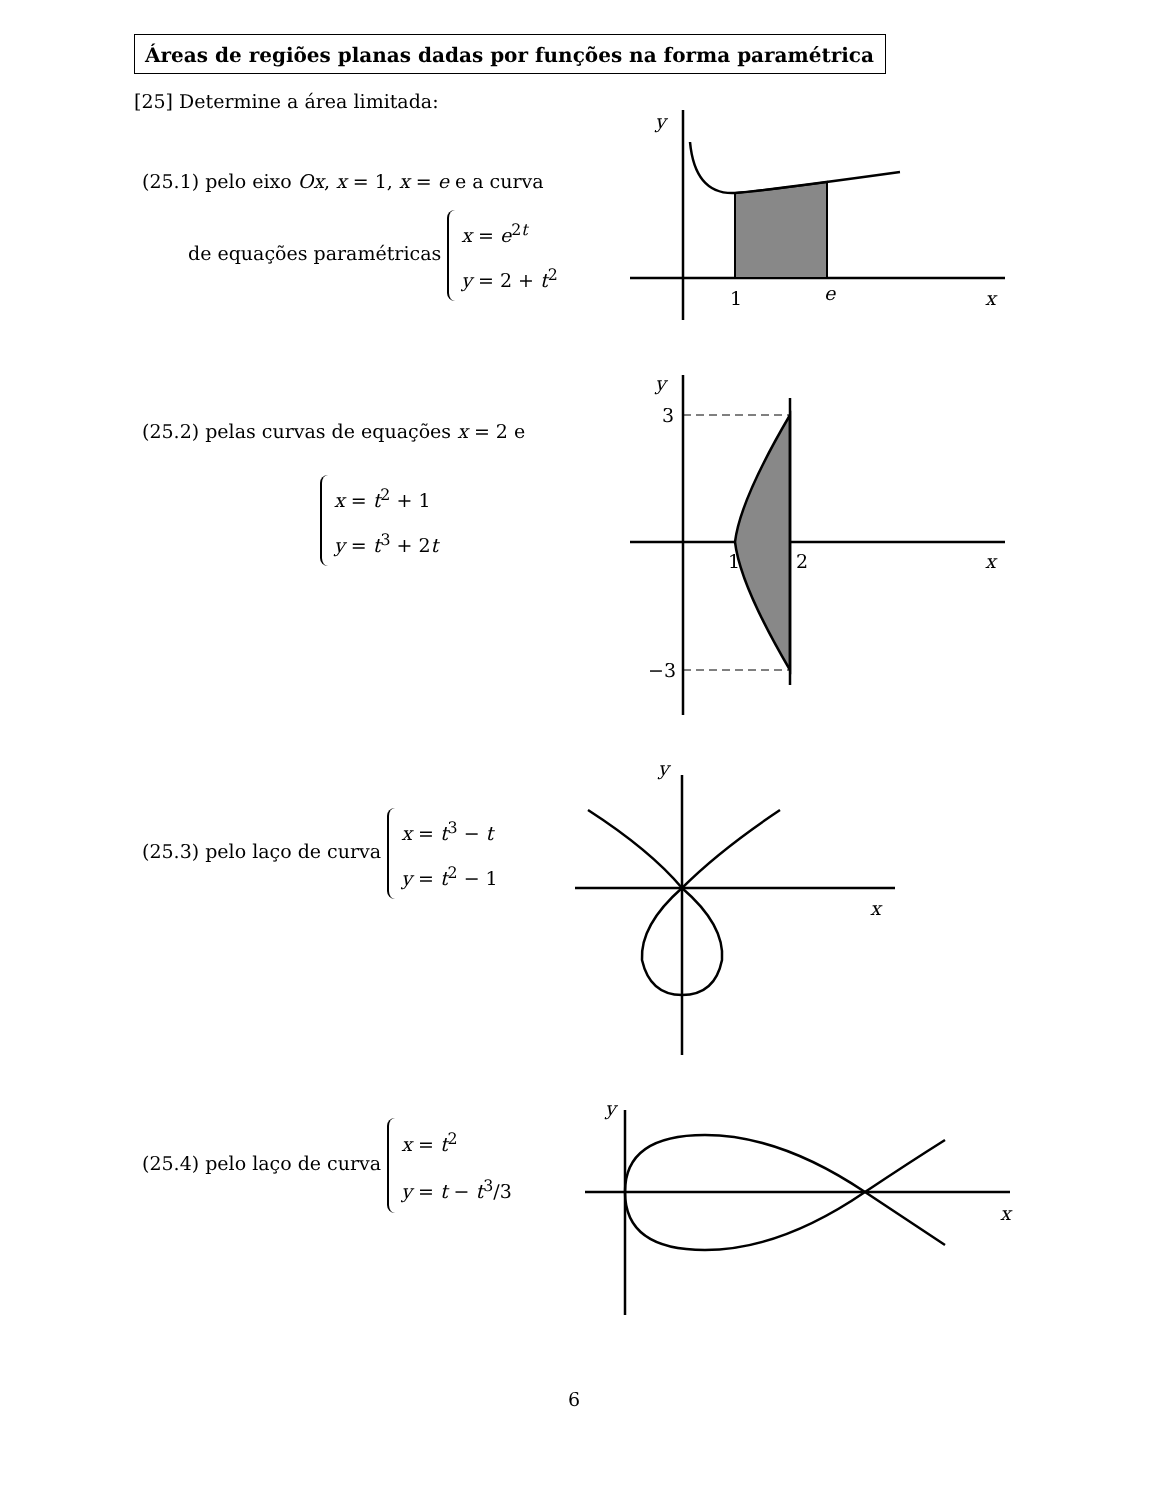Áreas de regiões planas dadas por funções na forma paramétrica
[25] Determine a área limitada:
(25.1) pelo eixo Ox, x = 1, x = e e a curva
de equações paramétricas x = e<sup>2t</sup>
y = 2 + t<sup>2</sup>
y
1
e
x
(25.2) pelas curvas de equações x = 2 e
x = t<sup>2</sup> + 1
y = t<sup>3</sup> + 2t
y
3
−3
1
2
x
(25.3) pelo laço de curva x = t<sup>3</sup> − t
y = t<sup>2</sup> − 1
y
x
(25.4) pelo laço de curva x = t<sup>2</sup>
y = t − t<sup>3</sup>/3
y
x
6